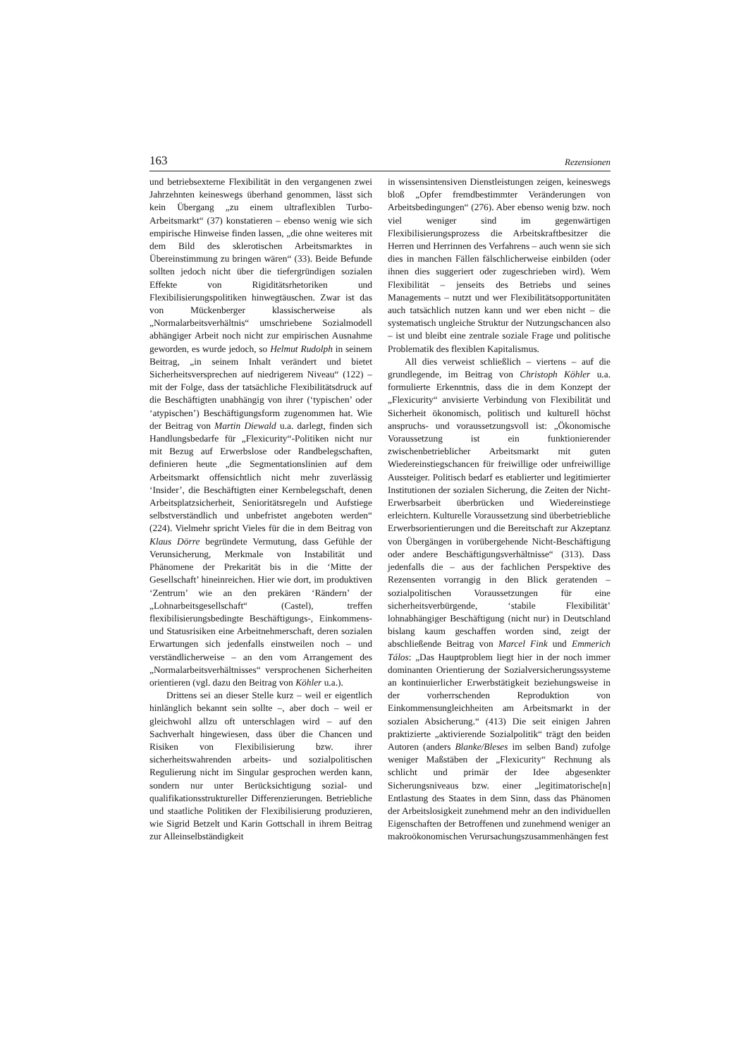163 Rezensionen
und betriebsexterne Flexibilität in den vergangenen zwei Jahrzehnten keineswegs überhand genommen, lässt sich kein Übergang „zu einem ultraflexiblen Turbo-Arbeitsmarkt“ (37) konstatieren – ebenso wenig wie sich empirische Hinweise finden lassen, „die ohne weiteres mit dem Bild des sklerotischen Arbeitsmarktes in Übereinstimmung zu bringen wären“ (33). Beide Befunde sollten jedoch nicht über die tiefergründigen sozialen Effekte von Rigiditätsrhetoriken und Flexibilisierungspolitiken hinwegtäuschen. Zwar ist das von Mückenberger klassischerweise als „Normalarbeitsverhältnis“ umschriebene Sozialmodell abhängiger Arbeit noch nicht zur empirischen Ausnahme geworden, es wurde jedoch, so Helmut Rudolph in seinem Beitrag, „in seinem Inhalt verändert und bietet Sicherheitsversprechen auf niedrigerem Niveau“ (122) – mit der Folge, dass der tatsächliche Flexibilitätsdruck auf die Beschäftigten unabhängig von ihrer (‘typischen’ oder ‘atypischen’) Beschäftigungsform zugenommen hat. Wie der Beitrag von Martin Diewald u.a. darlegt, finden sich Handlungsbedarfe für „Flexicurity“-Politiken nicht nur mit Bezug auf Erwerbslose oder Randbelegschaften, definieren heute „die Segmentationslinien auf dem Arbeitsmarkt offensichtlich nicht mehr zuverlässig ‘Insider’, die Beschäftigten einer Kernbelegschaft, denen Arbeitsplatzsicherheit, Senioritätsregeln und Aufstiege selbstverständlich und unbefristet angeboten werden“ (224). Vielmehr spricht Vieles für die in dem Beitrag von Klaus Dörre begründete Vermutung, dass Gefühle der Verunsicherung, Merkmale von Instabilität und Phänomene der Prekarität bis in die ‘Mitte der Gesellschaft’ hineinreichen. Hier wie dort, im produktiven ‘Zentrum’ wie an den prekären ‘Rändern’ der „Lohnarbeitsgesellschaft“ (Castel), treffen flexibilisierungsbedingte Beschäftigungs-, Einkommens- und Statusrisiken eine Arbeitnehmerschaft, deren sozialen Erwartungen sich jedenfalls einstweilen noch – und verständlicherweise – an den vom Arrangement des „Normalarbeitsverhältnisses“ versprochenen Sicherheiten orientieren (vgl. dazu den Beitrag von Köhler u.a.).
Drittens sei an dieser Stelle kurz – weil er eigentlich hinlänglich bekannt sein sollte –, aber doch – weil er gleichwohl allzu oft unterschlagen wird – auf den Sachverhalt hingewiesen, dass über die Chancen und Risiken von Flexibilisierung bzw. ihrer sicherheitswahrenden arbeits- und sozialpolitischen Regulierung nicht im Singular gesprochen werden kann, sondern nur unter Berücksichtigung sozial- und qualifikationsstruktureller Differenzierungen. Betriebliche und staatliche Politiken der Flexibilisierung produzieren, wie Sigrid Betzelt und Karin Gottschall in ihrem Beitrag zur Alleinselbständigkeit
in wissensintensiven Dienstleistungen zeigen, keineswegs bloß „Opfer fremdbestimmter Veränderungen von Arbeitsbedingungen“ (276). Aber ebenso wenig bzw. noch viel weniger sind im gegenwärtigen Flexibilisierungsprozess die Arbeitskraftbesitzer die Herren und Herrinnen des Verfahrens – auch wenn sie sich dies in manchen Fällen fälschlicherweise einbilden (oder ihnen dies suggeriert oder zugeschrieben wird). Wem Flexibilität – jenseits des Betriebs und seines Managements – nutzt und wer Flexibilitätsopportunitäten auch tatsächlich nutzen kann und wer eben nicht – die systematisch ungleiche Struktur der Nutzungschancen also – ist und bleibt eine zentrale soziale Frage und politische Problematik des flexiblen Kapitalismus.
All dies verweist schließlich – viertens – auf die grundlegende, im Beitrag von Christoph Köhler u.a. formulierte Erkenntnis, dass die in dem Konzept der „Flexicurity“ anvisierte Verbindung von Flexibilität und Sicherheit ökonomisch, politisch und kulturell höchst anspruchs- und voraussetzungsvoll ist: „Ökonomische Voraussetzung ist ein funktionierender zwischenbetrieblicher Arbeitsmarkt mit guten Wiedereinstiegschancen für freiwillige oder unfreiwillige Aussteiger. Politisch bedarf es etablierter und legitimierter Institutionen der sozialen Sicherung, die Zeiten der Nicht-Erwerbsarbeit überbrücken und Wiedereinstiege erleichtern. Kulturelle Voraussetzung sind überbetriebliche Erwerbsorientierungen und die Bereitschaft zur Akzeptanz von Übergängen in vorübergehende Nicht-Beschäftigung oder andere Beschäftigungsverhältnisse“ (313). Dass jedenfalls die – aus der fachlichen Perspektive des Rezensenten vorrangig in den Blick geratenden – sozialpolitischen Voraussetzungen für eine sicherheitsverbürgende, ‘stabile Flexibilität’ lohnabhängiger Beschäftigung (nicht nur) in Deutschland bislang kaum geschaffen worden sind, zeigt der abschließende Beitrag von Marcel Fink und Emmerich Tálos: „Das Hauptproblem liegt hier in der noch immer dominanten Orientierung der Sozialversicherungssysteme an kontinuierlicher Erwerbstätigkeit beziehungsweise in der vorherrschenden Reproduktion von Einkommensungleichheiten am Arbeitsmarkt in der sozialen Absicherung.“ (413) Die seit einigen Jahren praktizierte „aktivierende Sozialpolitik“ trägt den beiden Autoren (anders Blanke/Bleses im selben Band) zufolge weniger Maßstäben der „Flexicurity“ Rechnung als schlicht und primär der Idee abgesenkter Sicherungsniveaus bzw. einer „legitimatorische[n] Entlastung des Staates in dem Sinn, dass das Phänomen der Arbeitslosigkeit zunehmend mehr an den individuellen Eigenschaften der Betroffenen und zunehmend weniger an makroökonomischen Verursachungszusammenhängen fest